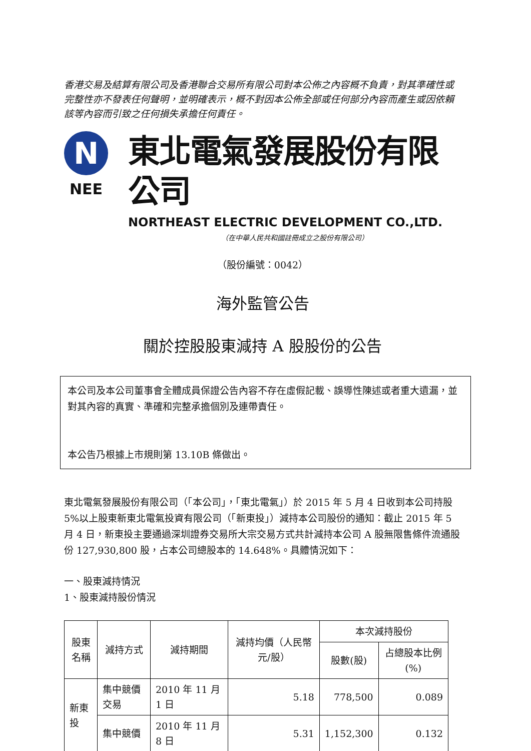香港交易及結算有限公司及香港聯合交易所有限公司對本公佈之內容概不負責，對其準確性或完整性亦不發表任何聲明，並明確表示，概不對因本公佈全部或任何部分內容而產生或因依賴該等內容而引致之任何損失承擔任何責任。
N
NEE
東北電氣發展股份有限公司
NORTHEAST ELECTRIC DEVELOPMENT CO.,LTD.
（在中華人民共和國註冊成立之股份有限公司）
（股份編號：0042）
海外監管公告
關於控股股東減持 A 股股份的公告
本公司及本公司董事會全體成員保證公告內容不存在虛假記載、誤導性陳述或者重大遺漏，並對其內容的真實、準確和完整承擔個別及連帶責任。
本公告乃根據上市規則第 13.10B 條做出。
東北電氣發展股份有限公司（「本公司」，「東北電氣」）於 2015 年 5 月 4 日收到本公司持股 5%以上股東新東北電氣投資有限公司（「新東投」）減持本公司股份的通知：截止 2015 年 5 月 4 日，新東投主要通過深圳證券交易所大宗交易方式共計減持本公司 A 股無限售條件流通股份 127,930,800 股，占本公司總股本的 14.648%。具體情況如下：
一、股東減持情況
1、股東減持股份情況
| 股東 名稱 | 減持方式 | 減持期間 | 減持均價（人民幣元/股） | 本次減持股份 | |
| --- | --- | --- | --- | --- | --- |
| | | | | 股數(股) | 占總股本比例(%) |
| 新東投 | 集中競價交易 | 2010 年 11 月 1 日 | 5.18 | 778,500 | 0.089 |
| | 集中競價 | 2010 年 11 月 8 日 | 5.31 | 1,152,300 | 0.132 |